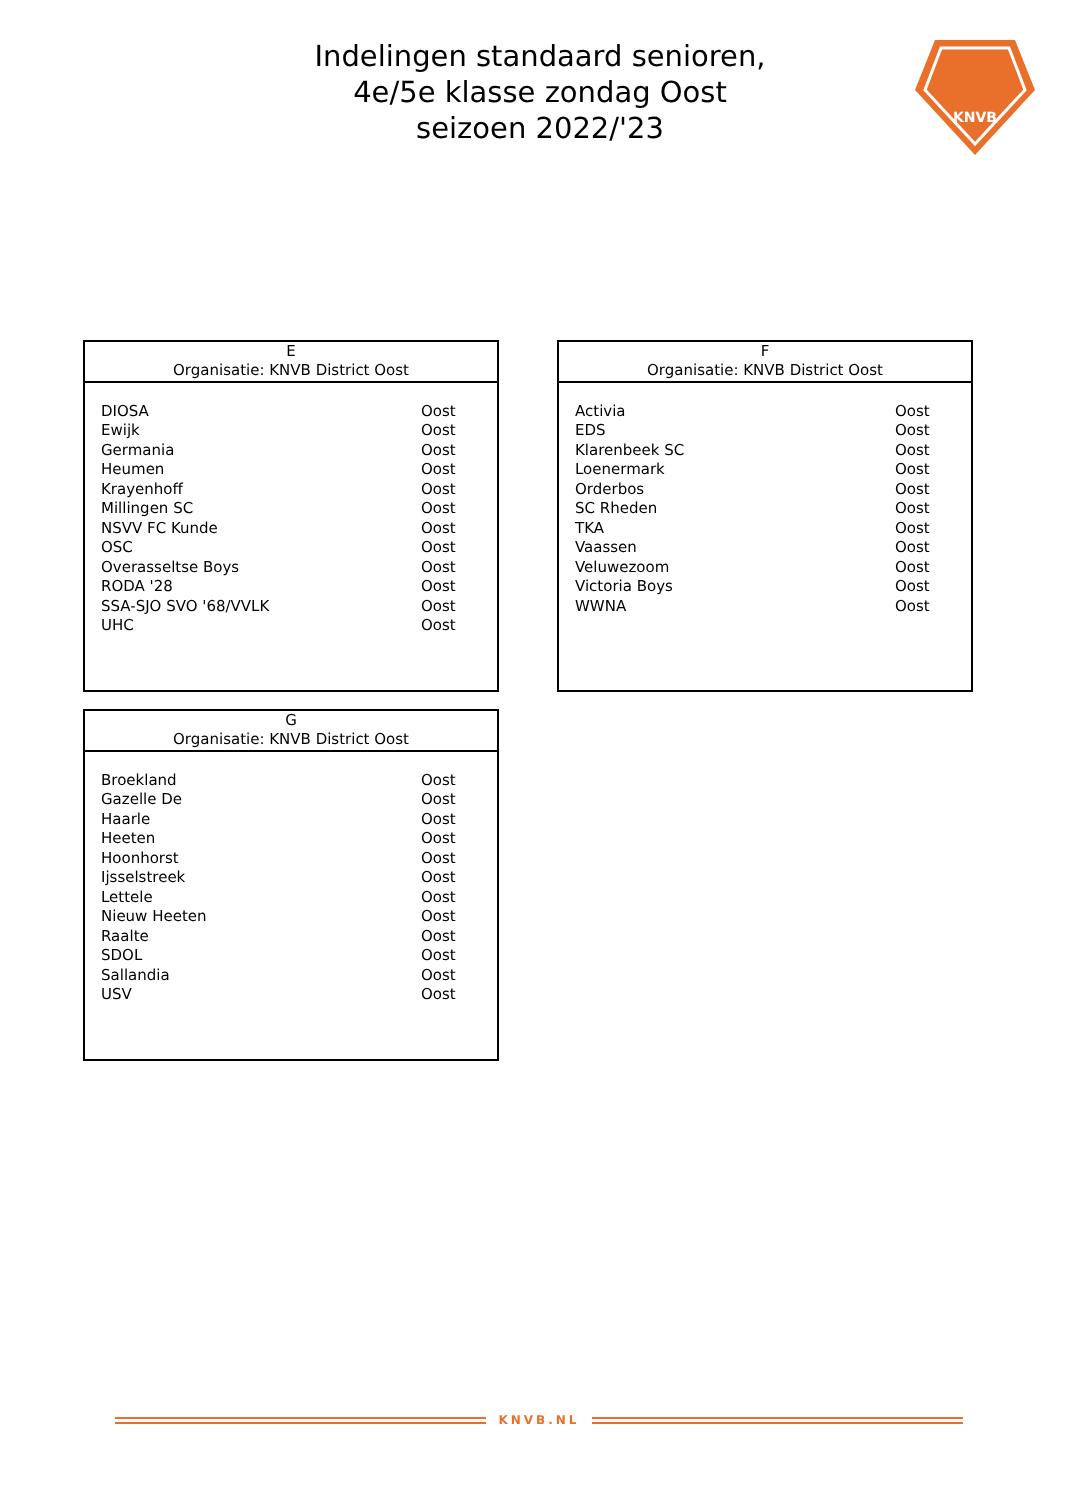Indelingen standaard senioren,
4e/5e klasse zondag Oost
seizoen 2022/'23
KNVB
E
Organisatie: KNVB District Oost
| DIOSA | Oost |
| Ewijk | Oost |
| Germania | Oost |
| Heumen | Oost |
| Krayenhoff | Oost |
| Millingen SC | Oost |
| NSVV FC Kunde | Oost |
| OSC | Oost |
| Overasseltse Boys | Oost |
| RODA '28 | Oost |
| SSA-SJO SVO '68/VVLK | Oost |
| UHC | Oost |
F
Organisatie: KNVB District Oost
| Activia | Oost |
| EDS | Oost |
| Klarenbeek SC | Oost |
| Loenermark | Oost |
| Orderbos | Oost |
| SC Rheden | Oost |
| TKA | Oost |
| Vaassen | Oost |
| Veluwezoom | Oost |
| Victoria Boys | Oost |
| WWNA | Oost |
G
Organisatie: KNVB District Oost
| Broekland | Oost |
| Gazelle De | Oost |
| Haarle | Oost |
| Heeten | Oost |
| Hoonhorst | Oost |
| Ijsselstreek | Oost |
| Lettele | Oost |
| Nieuw Heeten | Oost |
| Raalte | Oost |
| SDOL | Oost |
| Sallandia | Oost |
| USV | Oost |
KNVB.NL